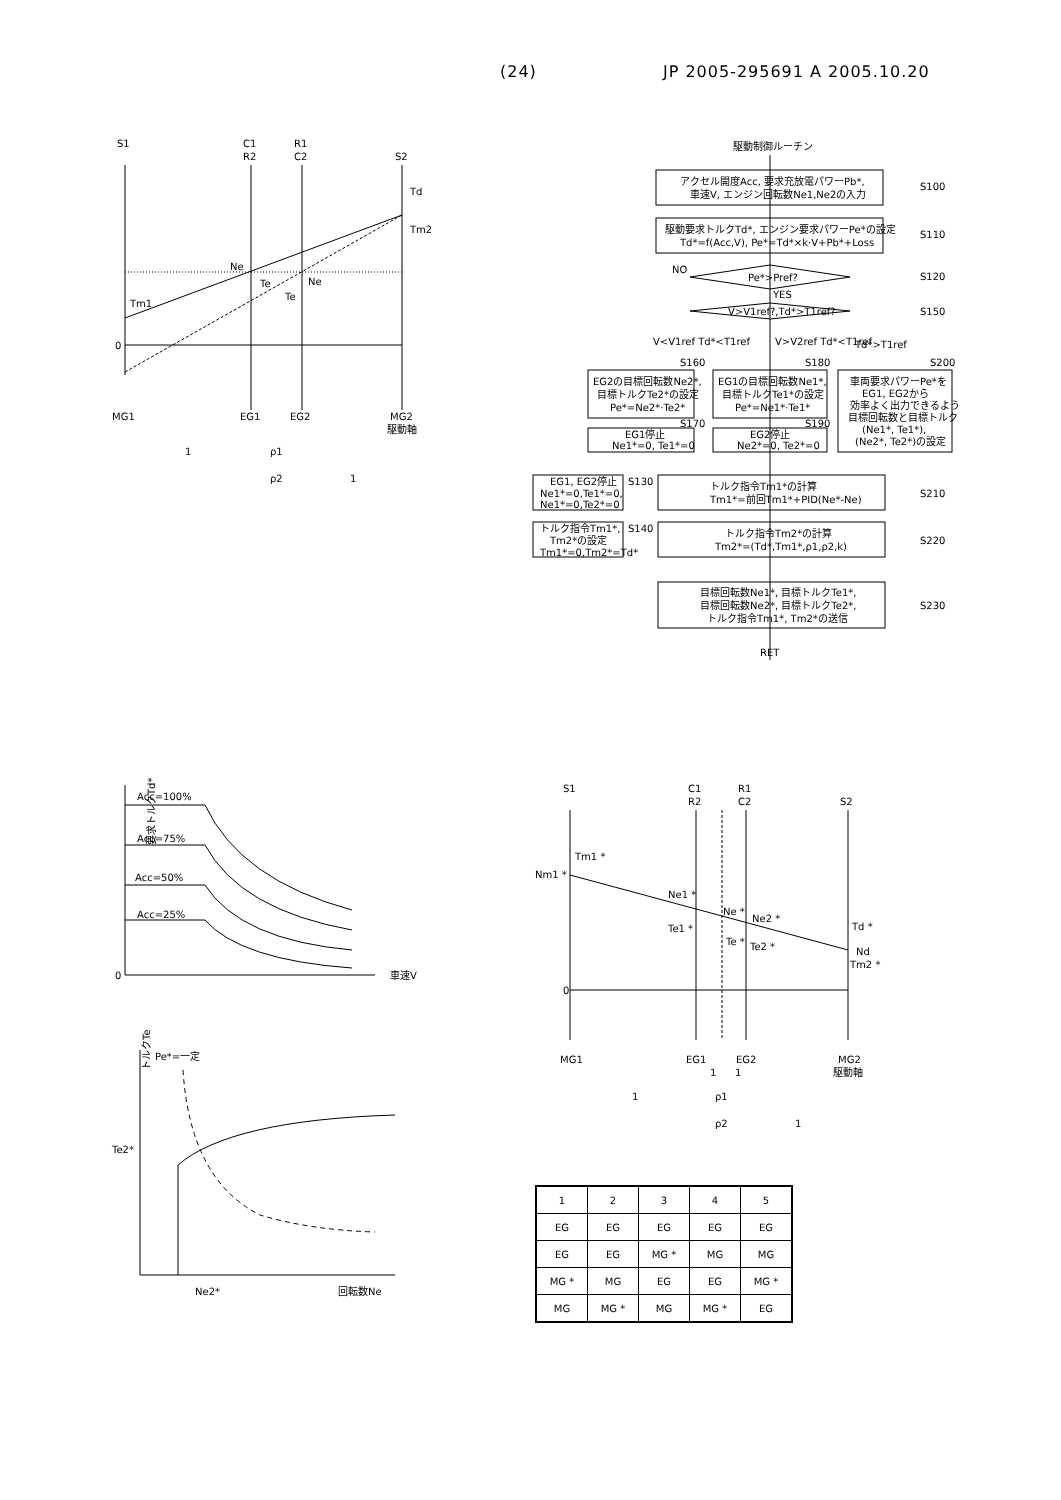(24) JP 2005-295691 A 2005.10.20
S1
C1
R2
R1
C2
S2
Td
Tm2
Ne
Te
Ne
Te
Tm1
0
MG1
EG1
EG2
MG2
駆動軸
1
ρ1
ρ2
1
駆動制御ルーチン
アクセル開度Acc, 要求充放電パワーPb*,
車速V, エンジン回転数Ne1,Ne2の入力
S100
駆動要求トルクTd*, エンジン要求パワーPe*の設定
Td*=f(Acc,V), Pe*=Td*×k·V+Pb*+Loss
S110
NO
Pe*>Pref?
S120
YES
V>V1ref?,Td*>T1ref?
S150
V<V1ref Td*<T1ref
V>V2ref Td*<T1ref
Td*>T1ref
S160
S180
S200
EG2の目標回転数Ne2*,
目標トルクTe2*の設定
Pe*=Ne2*·Te2*
EG1の目標回転数Ne1*,
目標トルクTe1*の設定
Pe*=Ne1*·Te1*
車両要求パワーPe*を
EG1, EG2から
効率よく出力できるよう
目標回転数と目標トルク
(Ne1*, Te1*),
(Ne2*, Te2*)の設定
S170
S190
EG1停止
Ne1*=0, Te1*=0
EG2停止
Ne2*=0, Te2*=0
EG1, EG2停止
Ne1*=0,Te1*=0,
Ne1*=0,Te2*=0
S130
トルク指令Tm1*の計算
Tm1*=前回Tm1*+PID(Ne*-Ne)
S210
トルク指令Tm1*,
Tm2*の設定
Tm1*=0,Tm2*=Td*
S140
トルク指令Tm2*の計算
Tm2*=(Td*,Tm1*,ρ1,ρ2,k)
S220
目標回転数Ne1*, 目標トルクTe1*,
目標回転数Ne2*, 目標トルクTe2*,
トルク指令Tm1*, Tm2*の送信
S230
RET
要求トルクTd*
Acc=100%
Acc=75%
Acc=50%
Acc=25%
0
車速V
トルクTe
Pe*=一定
Te2*
Ne2*
回転数Ne
S1
C1
R2
R1
C2
S2
Tm1 *
Nm1 *
Ne1 *
Te1 *
Ne *
Ne2 *
Te *
Te2 *
Td *
Nd
Tm2 *
0
MG1
EG1
EG2
MG2
駆動軸
1
1
1
ρ1
ρ2
1
| 1 | 2 | 3 | 4 | 5 |
| EG | EG | EG | EG | EG |
| EG | EG | MG * | MG | MG |
| MG * | MG | EG | EG | MG * |
| MG | MG * | MG | MG * | EG |